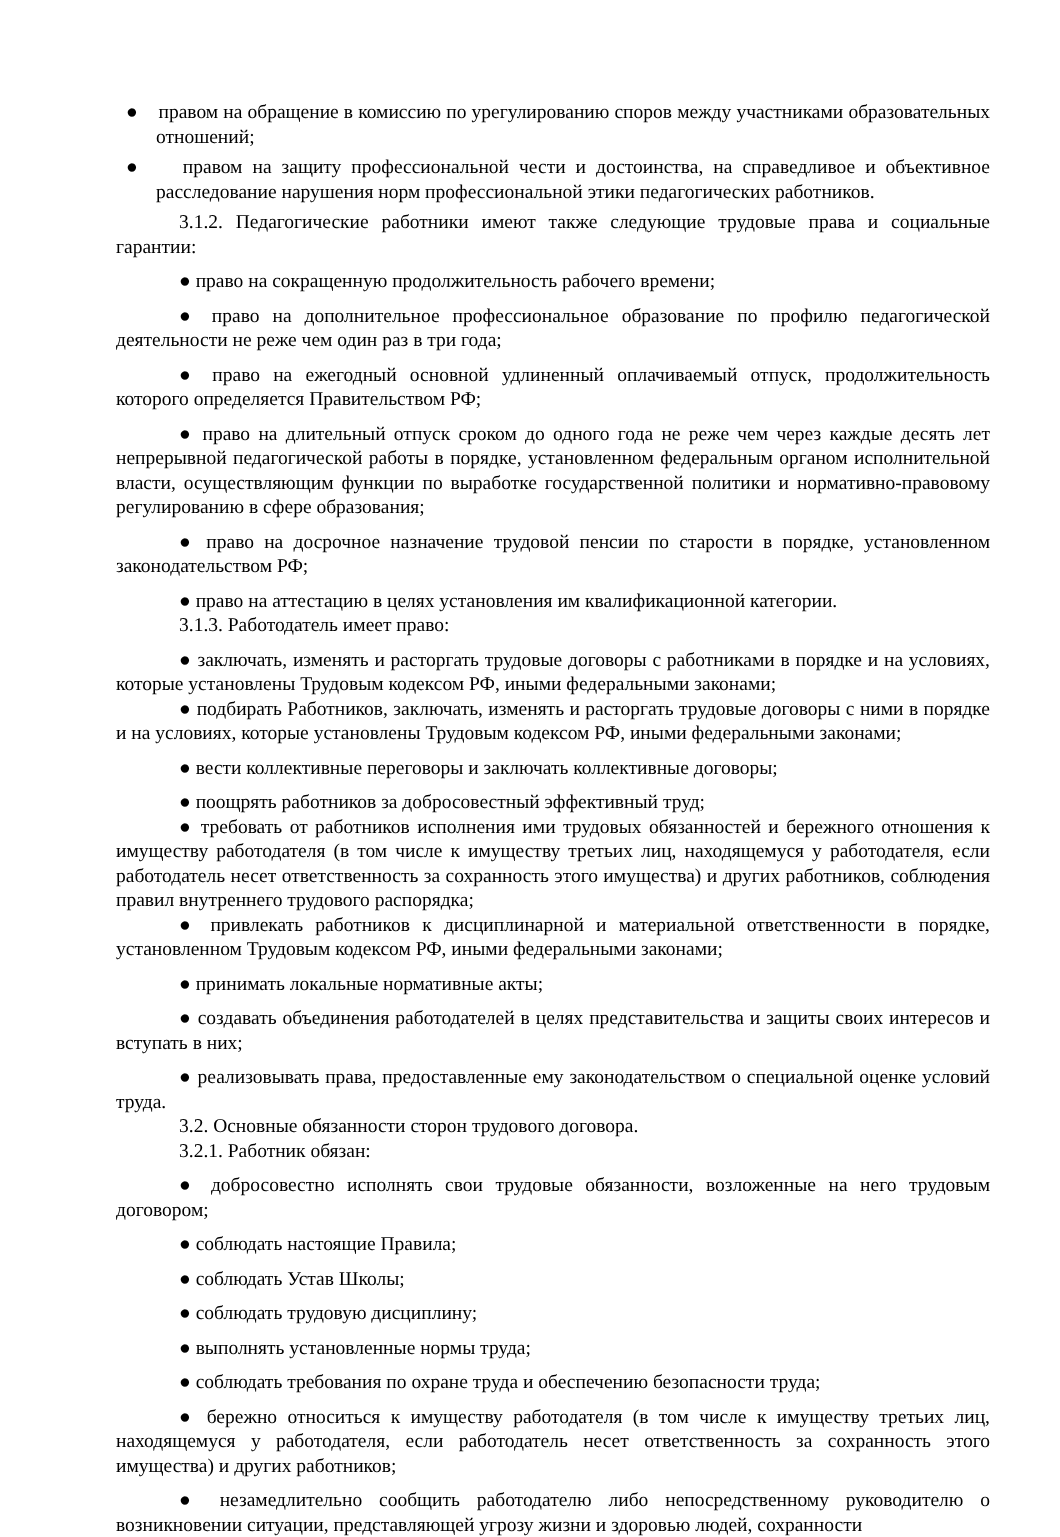● правом на обращение в комиссию по урегулированию споров между участниками образовательных отношений;
● правом на защиту профессиональной чести и достоинства, на справедливое и объективное расследование нарушения норм профессиональной этики педагогических работников.
3.1.2. Педагогические работники имеют также следующие трудовые права и социальные гарантии:
● право на сокращенную продолжительность рабочего времени;
● право на дополнительное профессиональное образование по профилю педагогической деятельности не реже чем один раз в три года;
● право на ежегодный основной удлиненный оплачиваемый отпуск, продолжительность которого определяется Правительством РФ;
● право на длительный отпуск сроком до одного года не реже чем через каждые десять лет непрерывной педагогической работы в порядке, установленном федеральным органом исполнительной власти, осуществляющим функции по выработке государственной политики и нормативно-правовому регулированию в сфере образования;
● право на досрочное назначение трудовой пенсии по старости в порядке, установленном законодательством РФ;
● право на аттестацию в целях установления им квалификационной категории.
3.1.3. Работодатель имеет право:
● заключать, изменять и расторгать трудовые договоры с работниками в порядке и на условиях, которые установлены Трудовым кодексом РФ, иными федеральными законами;
● подбирать Работников, заключать, изменять и расторгать трудовые договоры с ними в порядке и на условиях, которые установлены Трудовым кодексом РФ, иными федеральными законами;
● вести коллективные переговоры и заключать коллективные договоры;
● поощрять работников за добросовестный эффективный труд;
● требовать от работников исполнения ими трудовых обязанностей и бережного отношения к имуществу работодателя (в том числе к имуществу третьих лиц, находящемуся у работодателя, если работодатель несет ответственность за сохранность этого имущества) и других работников, соблюдения правил внутреннего трудового распорядка;
● привлекать работников к дисциплинарной и материальной ответственности в порядке, установленном Трудовым кодексом РФ, иными федеральными законами;
● принимать локальные нормативные акты;
● создавать объединения работодателей в целях представительства и защиты своих интересов и вступать в них;
● реализовывать права, предоставленные ему законодательством о специальной оценке условий труда.
3.2. Основные обязанности сторон трудового договора.
3.2.1. Работник обязан:
● добросовестно исполнять свои трудовые обязанности, возложенные на него трудовым договором;
● соблюдать настоящие Правила;
● соблюдать Устав Школы;
● соблюдать трудовую дисциплину;
● выполнять установленные нормы труда;
● соблюдать требования по охране труда и обеспечению безопасности труда;
● бережно относиться к имуществу работодателя (в том числе к имуществу третьих лиц, находящемуся у работодателя, если работодатель несет ответственность за сохранность этого имущества) и других работников;
● незамедлительно сообщить работодателю либо непосредственному руководителю о возникновении ситуации, представляющей угрозу жизни и здоровью людей, сохранности